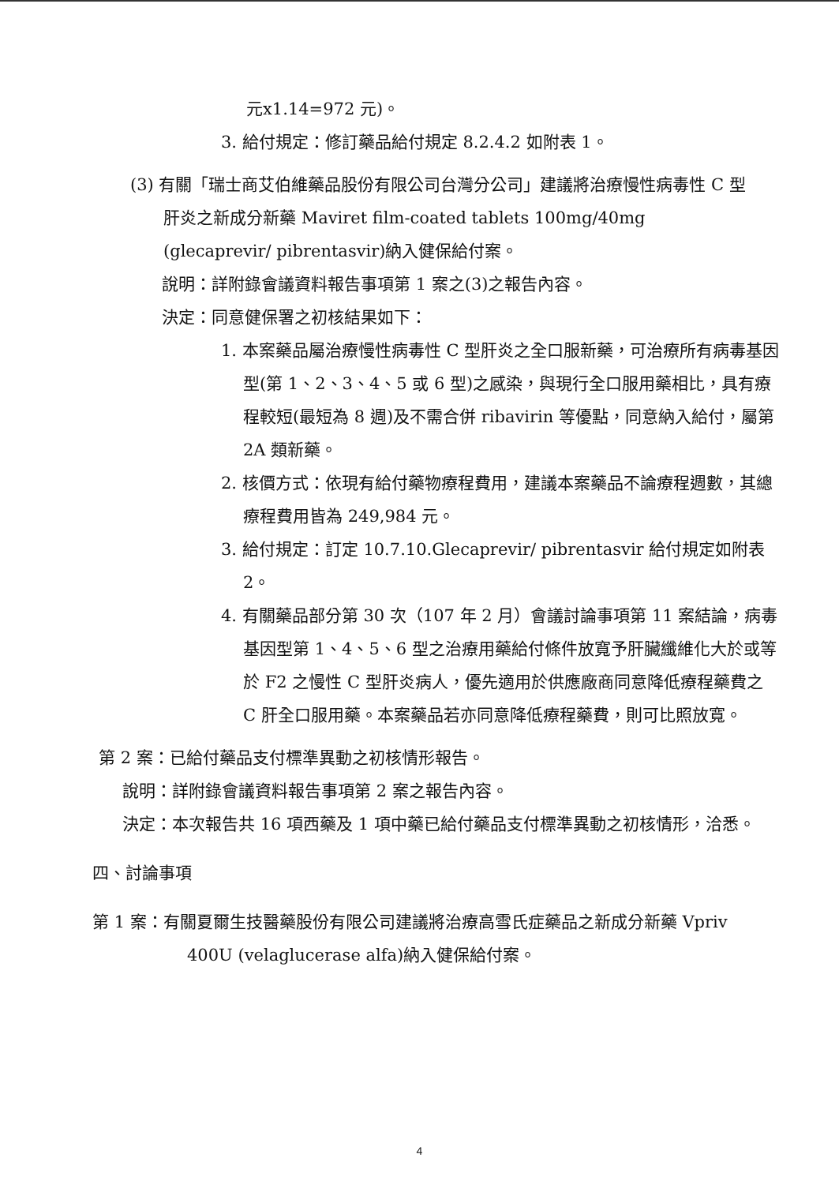元x1.14=972 元)。
3. 給付規定：修訂藥品給付規定 8.2.4.2 如附表 1。
(3) 有關「瑞士商艾伯維藥品股份有限公司台灣分公司」建議將治療慢性病毒性 C 型肝炎之新成分新藥 Maviret film-coated tablets 100mg/40mg (glecaprevir/ pibrentasvir)納入健保給付案。
說明：詳附錄會議資料報告事項第 1 案之(3)之報告內容。
決定：同意健保署之初核結果如下：
1. 本案藥品屬治療慢性病毒性 C 型肝炎之全口服新藥，可治療所有病毒基因型(第 1、2、3、4、5 或 6 型)之感染，與現行全口服用藥相比，具有療程較短(最短為 8 週)及不需合併 ribavirin 等優點，同意納入給付，屬第 2A 類新藥。
2. 核價方式：依現有給付藥物療程費用，建議本案藥品不論療程週數，其總療程費用皆為 249,984 元。
3. 給付規定：訂定 10.7.10.Glecaprevir/ pibrentasvir 給付規定如附表 2。
4. 有關藥品部分第 30 次（107 年 2 月）會議討論事項第 11 案結論，病毒基因型第 1、4、5、6 型之治療用藥給付條件放寬予肝臟纖維化大於或等於 F2 之慢性 C 型肝炎病人，優先適用於供應廠商同意降低療程藥費之 C 肝全口服用藥。本案藥品若亦同意降低療程藥費，則可比照放寬。
第 2 案：已給付藥品支付標準異動之初核情形報告。
說明：詳附錄會議資料報告事項第 2 案之報告內容。
決定：本次報告共 16 項西藥及 1 項中藥已給付藥品支付標準異動之初核情形，洽悉。
四、討論事項
第 1 案：有關夏爾生技醫藥股份有限公司建議將治療高雪氏症藥品之新成分新藥 Vpriv 400U (velaglucerase alfa)納入健保給付案。
4